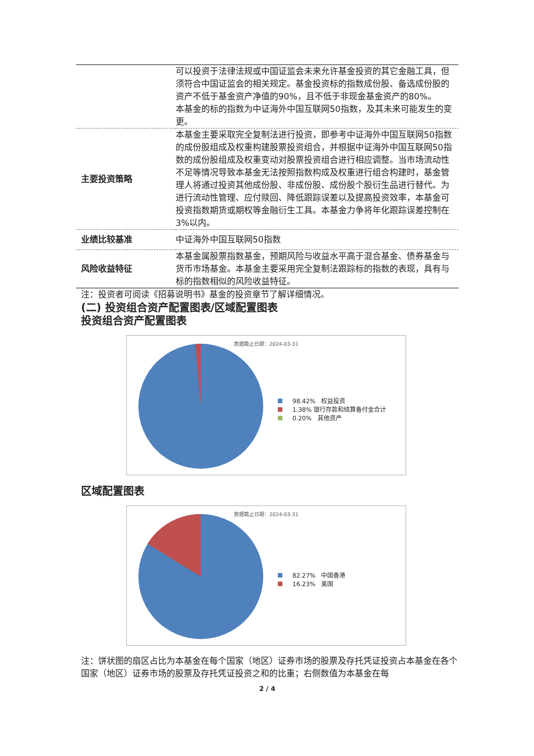| | 可以投资于法律法规或中国证监会未来允许基金投资的其它金融工具，但须符合中国证监会的相关规定。基金投资标的指数成份股、备选成份股的资产不低于基金资产净值的90%，且不低于非现金基金资产的80%。 本基金的标的指数为中证海外中国互联网50指数，及其未来可能发生的变更。 |
| 主要投资策略 | 本基金主要采取完全复制法进行投资，即参考中证海外中国互联网50指数的成份股组成及权重构建股票投资组合，并根据中证海外中国互联网50指数的成份股组成及权重变动对股票投资组合进行相应调整。当市场流动性不足等情况导致本基金无法按照指数构成及权重进行组合构建时，基金管理人将通过投资其他成份股、非成份股、成份股个股衍生品进行替代。为进行流动性管理、应付赎回、降低跟踪误差以及提高投资效率，本基金可投资指数期货或期权等金融衍生工具。本基金力争将年化跟踪误差控制在3%以内。 |
| 业绩比较基准 | 中证海外中国互联网50指数 |
| 风险收益特征 | 本基金属股票指数基金，预期风险与收益水平高于混合基金、债券基金与货币市场基金。本基金主要采用完全复制法跟踪标的指数的表现，具有与标的指数相似的风险收益特征。 |
注：投资者可阅读《招募说明书》基金的投资章节了解详细情况。
(二) 投资组合资产配置图表/区域配置图表
投资组合资产配置图表
数据截止日期：2024-03-31
98.42% 权益投资
1.38% 银行存款和结算备付金合计
0.20% 其他资产
区域配置图表
数据截止日期：2024-03-31
82.27% 中国香港
16.23% 美国
注：饼状图的扇区占比为本基金在每个国家（地区）证券市场的股票及存托凭证投资占本基金在各个国家（地区）证券市场的股票及存托凭证投资之和的比重；右侧数值为本基金在每
2 / 4